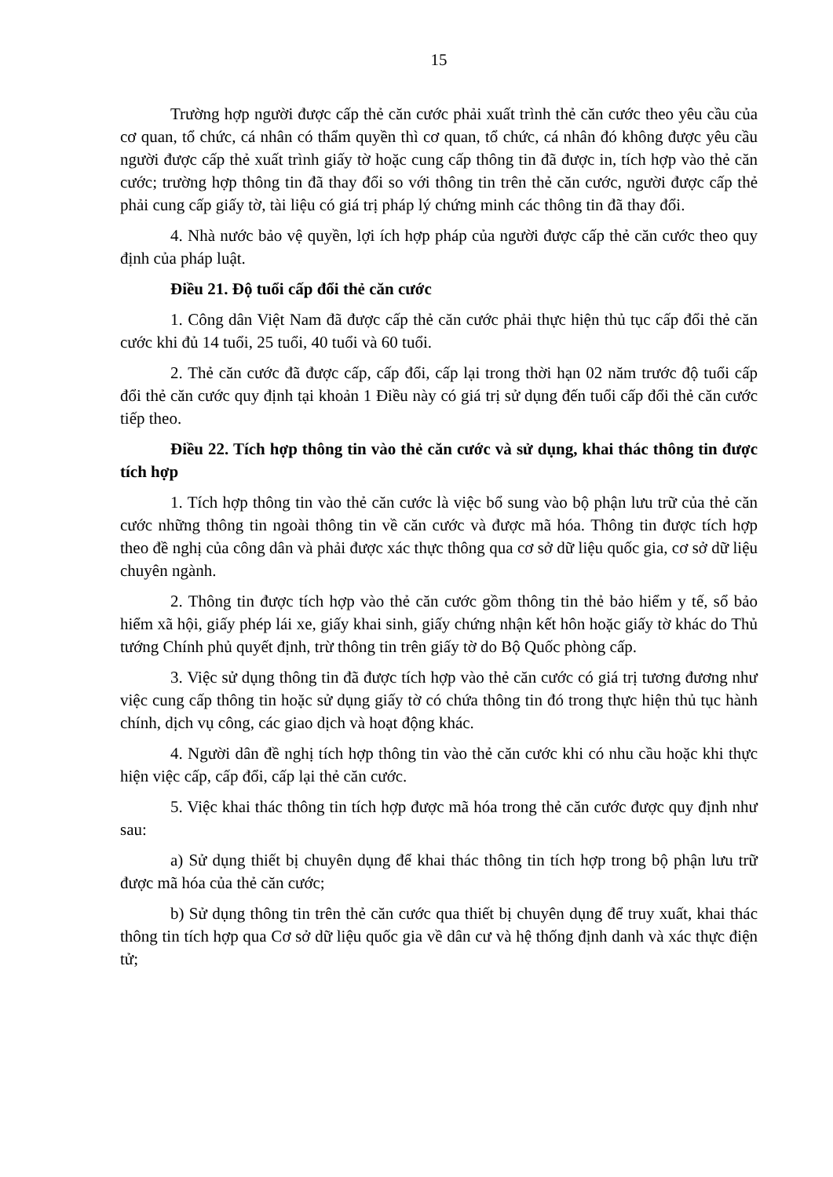15
Trường hợp người được cấp thẻ căn cước phải xuất trình thẻ căn cước theo yêu cầu của cơ quan, tổ chức, cá nhân có thẩm quyền thì cơ quan, tổ chức, cá nhân đó không được yêu cầu người được cấp thẻ xuất trình giấy tờ hoặc cung cấp thông tin đã được in, tích hợp vào thẻ căn cước; trường hợp thông tin đã thay đổi so với thông tin trên thẻ căn cước, người được cấp thẻ phải cung cấp giấy tờ, tài liệu có giá trị pháp lý chứng minh các thông tin đã thay đổi.
4. Nhà nước bảo vệ quyền, lợi ích hợp pháp của người được cấp thẻ căn cước theo quy định của pháp luật.
Điều 21. Độ tuổi cấp đổi thẻ căn cước
1. Công dân Việt Nam đã được cấp thẻ căn cước phải thực hiện thủ tục cấp đổi thẻ căn cước khi đủ 14 tuổi, 25 tuổi, 40 tuổi và 60 tuổi.
2. Thẻ căn cước đã được cấp, cấp đổi, cấp lại trong thời hạn 02 năm trước độ tuổi cấp đổi thẻ căn cước quy định tại khoản 1 Điều này có giá trị sử dụng đến tuổi cấp đổi thẻ căn cước tiếp theo.
Điều 22. Tích hợp thông tin vào thẻ căn cước và sử dụng, khai thác thông tin được tích hợp
1. Tích hợp thông tin vào thẻ căn cước là việc bổ sung vào bộ phận lưu trữ của thẻ căn cước những thông tin ngoài thông tin về căn cước và được mã hóa. Thông tin được tích hợp theo đề nghị của công dân và phải được xác thực thông qua cơ sở dữ liệu quốc gia, cơ sở dữ liệu chuyên ngành.
2. Thông tin được tích hợp vào thẻ căn cước gồm thông tin thẻ bảo hiểm y tế, sổ bảo hiểm xã hội, giấy phép lái xe, giấy khai sinh, giấy chứng nhận kết hôn hoặc giấy tờ khác do Thủ tướng Chính phủ quyết định, trừ thông tin trên giấy tờ do Bộ Quốc phòng cấp.
3. Việc sử dụng thông tin đã được tích hợp vào thẻ căn cước có giá trị tương đương như việc cung cấp thông tin hoặc sử dụng giấy tờ có chứa thông tin đó trong thực hiện thủ tục hành chính, dịch vụ công, các giao dịch và hoạt động khác.
4. Người dân đề nghị tích hợp thông tin vào thẻ căn cước khi có nhu cầu hoặc khi thực hiện việc cấp, cấp đổi, cấp lại thẻ căn cước.
5. Việc khai thác thông tin tích hợp được mã hóa trong thẻ căn cước được quy định như sau:
a) Sử dụng thiết bị chuyên dụng để khai thác thông tin tích hợp trong bộ phận lưu trữ được mã hóa của thẻ căn cước;
b) Sử dụng thông tin trên thẻ căn cước qua thiết bị chuyên dụng để truy xuất, khai thác thông tin tích hợp qua Cơ sở dữ liệu quốc gia về dân cư và hệ thống định danh và xác thực điện tử;